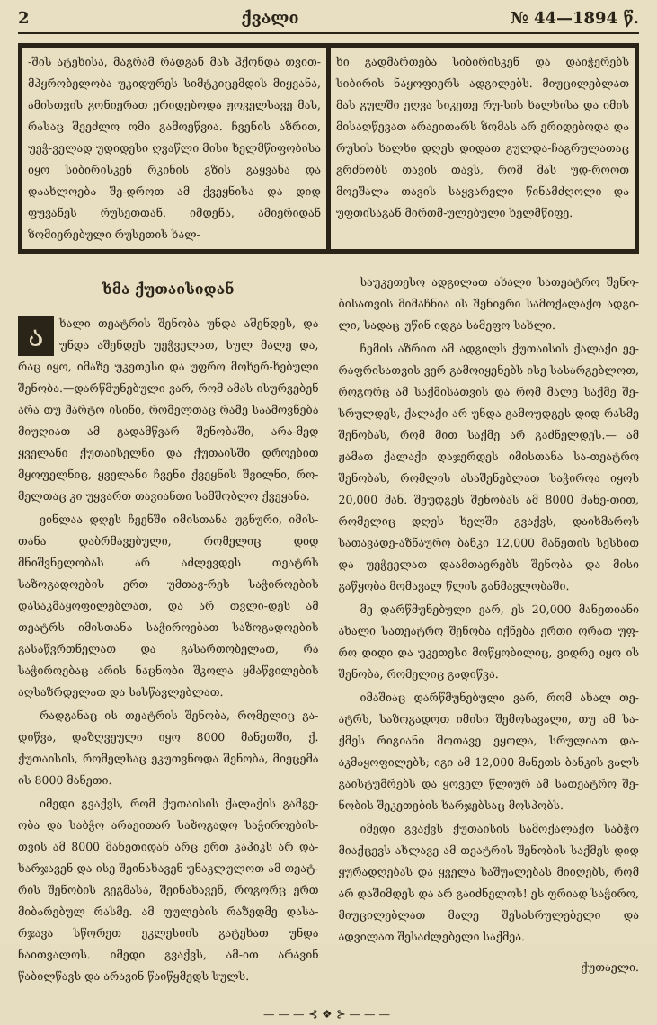2 ქვალი № 44—1894 წ.
-შის ატეხისა, მაგრამ რადგან მას ჰქონდა თვით-მპყრობელობა უკიდურეს სიმტკიცემდის მიყვანა, ამისთვის გონიერათ ერიდებოდა ჟოველსავე მას, რასაც შეეძლო ომი გამოეწვია. ჩვენის აზრით, უეჭ-ველად უდიდესი ღვაწლი მისი ხელმწიფობისა იყო სიბირისკენ რკინის გზის გაყვანა და დაახლოება შე-დროთ ამ ქვეყნისა და დიდ ფუვანეს რუსეთთან. იმდენა, ამიერიდან ზომიერებული რუსეთის ხალ-
ხი გადმართება სიბირისკენ და დაიჭერებს სიბირის ნაყოფიერს ადგილებს. მიუცილებლათ მას გულში ეღვა სიკეთე რუ-სის ხალხისა და იმის მისაღწევათ არაეითარს ზომას არ ერიდებოდა და რუსის ხალხი დღეს დიდათ გულდა-ჩაგრულათაც გრძნობს თავის თავს, რომ მას უდ-როოთ მოეშალა თავის საყვარელი წინამძღოლი და უფთისაგან მირთმ-ულებული ხელმწიფე.
ხმა ქუთაისიდან
ახალი თეატრის შენობა უნდა აშენდეს, და უნდა აშენდეს უეჭველათ, სულ მალე და, რაც იყო, იმაზე უკეთესი და უფრო მოხერ-ხებული შენობა.—დარწმუნებული ვარ, რომ ამას ისურვებენ არა თუ მარტო ისინი, რომელთაც რამე საამოვნება მიუღიათ ამ გადამწვარ შენობაში, არა-მედ ყველანი ქუთაისელნი და ქუთაისში დროებით მყოფელნიც, ყველანი ჩვენი ქვეყნის შვილნი, რო-მელთაც კი უყვართ თავიანთი სამშობლო ქვეყანა.
ვინლაა დღეს ჩვენში იმისთანა უგნური, იმის-თანა დაბრმავებული, რომელიც დიდ მნიშვნელობას არ აძლევდეს თეატრს საზოგადოების ერთ უმთავ-რეს საჭიროების დასაკმაყოფილებლათ, და არ თვლი-დეს ამ თეატრს იმისთანა საჭიროებათ საზოგადოების გასაწვრთნელათ და გასართობელათ, რა საჭიროებაც არის ნაცნობი შკოლა ყმაწვილების აღსაზრდელათ და სასწავლებლათ.
რადგანაც ის თეატრის შენობა, რომელიც გა-დიწვა, დაზღვეული იყო 8000 მანეთში, ქ. ქუთაისის, რომელსაც ეკუთვნოდა შენობა, მიეცემა ის 8000 მანეთი.
იმედი გვაქვს, რომ ქუთაისის ქალაქის გამგე-ობა და საბჭო არაეითარ საზოგადო საჭიროების-თვის ამ 8000 მანეთიდან არც ერთ კაპიკს არ და-ხარჯავენ და ისე შეინახავენ უნაკლულოთ ამ თეატ-რის შენობის გეგმასა, შეინახავენ, როგორც ერთ მიბარებულ რასმე. ამ ფულების რაზედმე დასა-რჯავა სწორეთ ეკლესიის გატეხათ უნდა ჩაითვალოს. იმედი გვაქვს, ამ-ით არავინ წაბილწავს და არავინ წაიწყმედს სულს.
საუკეთესო ადგილათ ახალი სათეატრო შენო-ბისათვის მიმაჩნია ის შენიერი სამოქალაქო ადგი-ლი, სადაც უწინ იდგა სამეფო სახლი.
ჩემის აზრით ამ ადგილს ქუთაისის ქალაქი ეე-რაფრისათვის ვერ გამოიყენებს ისე სასარგებლოთ, როგორც ამ საქმისათვის და რომ მალე საქმე შე-სრულდეს, ქალაქი არ უნდა გამოუდგეს დიდ რასმე შენობას, რომ მით საქმე არ გაძნელდეს.— ამ ჟამათ ქალაქი დაჯერდეს იმისთანა სა-თეატრო შენობას, რომლის ასაშენებლათ საჭიროა იყოს 20,000 მან. შეუდგეს შენობას ამ 8000 მანე-თით, რომელიც დღეს ხელში გვაქვს, დაიხმაროს სათავადე-აზნაურო ბანკი 12,000 მანეთის სესხით და უეჭველათ დაამთავრებს შენობა და მისი გაწყობა მომავალ წლის განმავლობაში.
მე დარწმუნებული ვარ, ეს 20,000 მანეთიანი ახალი სათეატრო შენობა იქნება ერთი ორათ უფ-რო დიდი და უკეთესი მოწყობილიც, ვიდრე იყო ის შენობა, რომელიც გადიწვა.
იმაშიაც დარწმუნებული ვარ, რომ ახალ თე-ატრს, საზოგადოთ იმისი შემოსავალი, თუ ამ სა-ქმეს რიგიანი მოთავე ეყოლა, სრულიათ და-აკმაყოფილებს; იგი ამ 12,000 მანეთს ბანკის ვალს გაისტუმრებს და ყოველ წლიურ ამ სათეატრო შე-ნობის შეკეთების ხარჯებსაც მოსპობს.
იმედი გვაქვს ქუთაისის სამოქალაქო საბჭო მიაქცევს ახლავე ამ თეატრის შენობის საქმეს დიდ ყურადღებას და ყველა საშუალებას მიიღებს, რომ არ დაშიმდეს და არ გაიძნელოს! ეს ფრიად საჭირო, მიუცილებლათ მალე შესასრულებელი და ადვილათ შესაძლებელი საქმეა.
ქუთაელი.
———⊰❖⊱———